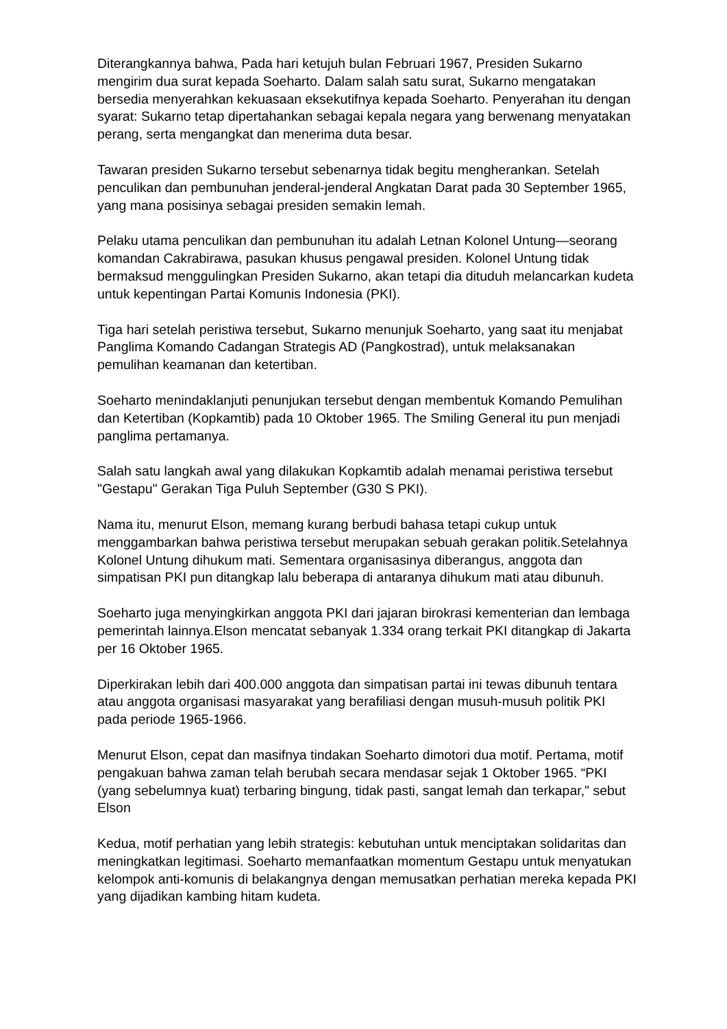Diterangkannya bahwa, Pada hari ketujuh bulan Februari 1967, Presiden Sukarno mengirim dua surat kepada Soeharto. Dalam salah satu surat, Sukarno mengatakan bersedia menyerahkan kekuasaan eksekutifnya kepada Soeharto. Penyerahan itu dengan syarat: Sukarno tetap dipertahankan sebagai kepala negara yang berwenang menyatakan perang, serta mengangkat dan menerima duta besar.
Tawaran presiden Sukarno tersebut sebenarnya tidak begitu mengherankan. Setelah penculikan dan pembunuhan jenderal-jenderal Angkatan Darat pada 30 September 1965, yang mana posisinya sebagai presiden semakin lemah.
Pelaku utama penculikan dan pembunuhan itu adalah Letnan Kolonel Untung—seorang komandan Cakrabirawa, pasukan khusus pengawal presiden. Kolonel Untung tidak bermaksud menggulingkan Presiden Sukarno, akan tetapi dia dituduh melancarkan kudeta untuk kepentingan Partai Komunis Indonesia (PKI).
Tiga hari setelah peristiwa tersebut, Sukarno menunjuk Soeharto, yang saat itu menjabat Panglima Komando Cadangan Strategis AD (Pangkostrad), untuk melaksanakan pemulihan keamanan dan ketertiban.
Soeharto menindaklanjuti penunjukan tersebut dengan membentuk Komando Pemulihan dan Ketertiban (Kopkamtib) pada 10 Oktober 1965. The Smiling General itu pun menjadi panglima pertamanya.
Salah satu langkah awal yang dilakukan Kopkamtib adalah menamai peristiwa tersebut "Gestapu" Gerakan Tiga Puluh September (G30 S PKI).
Nama itu, menurut Elson, memang kurang berbudi bahasa tetapi cukup untuk menggambarkan bahwa peristiwa tersebut merupakan sebuah gerakan politik.Setelahnya Kolonel Untung dihukum mati. Sementara organisasinya diberangus, anggota dan simpatisan PKI pun ditangkap lalu beberapa di antaranya dihukum mati atau dibunuh.
Soeharto juga menyingkirkan anggota PKI dari jajaran birokrasi kementerian dan lembaga pemerintah lainnya.Elson mencatat sebanyak 1.334 orang terkait PKI ditangkap di Jakarta per 16 Oktober 1965.
Diperkirakan lebih dari 400.000 anggota dan simpatisan partai ini tewas dibunuh tentara atau anggota organisasi masyarakat yang berafiliasi dengan musuh-musuh politik PKI pada periode 1965-1966.
Menurut Elson, cepat dan masifnya tindakan Soeharto dimotori dua motif. Pertama, motif pengakuan bahwa zaman telah berubah secara mendasar sejak 1 Oktober 1965. “PKI (yang sebelumnya kuat) terbaring bingung, tidak pasti, sangat lemah dan terkapar," sebut Elson
Kedua, motif perhatian yang lebih strategis: kebutuhan untuk menciptakan solidaritas dan meningkatkan legitimasi. Soeharto memanfaatkan momentum Gestapu untuk menyatukan kelompok anti-komunis di belakangnya dengan memusatkan perhatian mereka kepada PKI yang dijadikan kambing hitam kudeta.